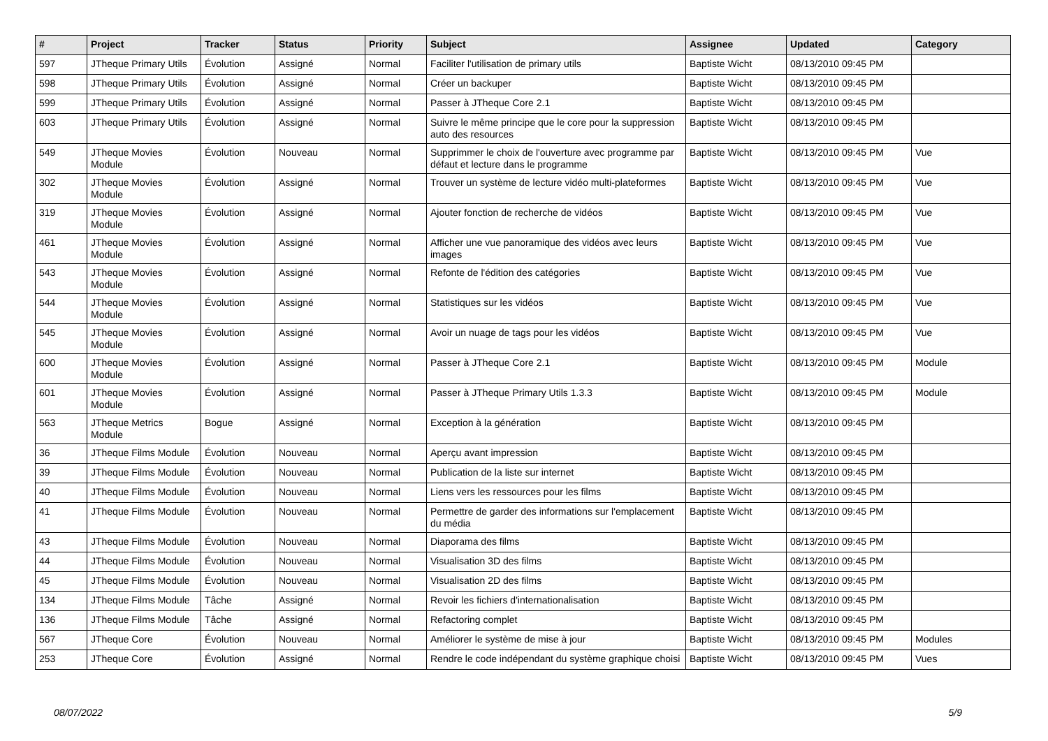| # | Project | Tracker | Status | Priority | Subject | Assignee | Updated | Category |
| --- | --- | --- | --- | --- | --- | --- | --- | --- |
| 597 | JTheque Primary Utils | Évolution | Assigné | Normal | Faciliter l'utilisation de primary utils | Baptiste Wicht | 08/13/2010 09:45 PM | |
| 598 | JTheque Primary Utils | Évolution | Assigné | Normal | Créer un backuper | Baptiste Wicht | 08/13/2010 09:45 PM | |
| 599 | JTheque Primary Utils | Évolution | Assigné | Normal | Passer à JTheque Core 2.1 | Baptiste Wicht | 08/13/2010 09:45 PM | |
| 603 | JTheque Primary Utils | Évolution | Assigné | Normal | Suivre le même principe que le core pour la suppression auto des resources | Baptiste Wicht | 08/13/2010 09:45 PM | |
| 549 | JTheque Movies Module | Évolution | Nouveau | Normal | Supprimmer le choix de l'ouverture avec programme par défaut et lecture dans le programme | Baptiste Wicht | 08/13/2010 09:45 PM | Vue |
| 302 | JTheque Movies Module | Évolution | Assigné | Normal | Trouver un système de lecture vidéo multi-plateformes | Baptiste Wicht | 08/13/2010 09:45 PM | Vue |
| 319 | JTheque Movies Module | Évolution | Assigné | Normal | Ajouter fonction de recherche de vidéos | Baptiste Wicht | 08/13/2010 09:45 PM | Vue |
| 461 | JTheque Movies Module | Évolution | Assigné | Normal | Afficher une vue panoramique des vidéos avec leurs images | Baptiste Wicht | 08/13/2010 09:45 PM | Vue |
| 543 | JTheque Movies Module | Évolution | Assigné | Normal | Refonte de l'édition des catégories | Baptiste Wicht | 08/13/2010 09:45 PM | Vue |
| 544 | JTheque Movies Module | Évolution | Assigné | Normal | Statistiques sur les vidéos | Baptiste Wicht | 08/13/2010 09:45 PM | Vue |
| 545 | JTheque Movies Module | Évolution | Assigné | Normal | Avoir un nuage de tags pour les vidéos | Baptiste Wicht | 08/13/2010 09:45 PM | Vue |
| 600 | JTheque Movies Module | Évolution | Assigné | Normal | Passer à JTheque Core 2.1 | Baptiste Wicht | 08/13/2010 09:45 PM | Module |
| 601 | JTheque Movies Module | Évolution | Assigné | Normal | Passer à JTheque Primary Utils 1.3.3 | Baptiste Wicht | 08/13/2010 09:45 PM | Module |
| 563 | JTheque Metrics Module | Bogue | Assigné | Normal | Exception à la génération | Baptiste Wicht | 08/13/2010 09:45 PM | |
| 36 | JTheque Films Module | Évolution | Nouveau | Normal | Aperçu avant impression | Baptiste Wicht | 08/13/2010 09:45 PM | |
| 39 | JTheque Films Module | Évolution | Nouveau | Normal | Publication de la liste sur internet | Baptiste Wicht | 08/13/2010 09:45 PM | |
| 40 | JTheque Films Module | Évolution | Nouveau | Normal | Liens vers les ressources pour les films | Baptiste Wicht | 08/13/2010 09:45 PM | |
| 41 | JTheque Films Module | Évolution | Nouveau | Normal | Permettre de garder des informations sur l'emplacement du média | Baptiste Wicht | 08/13/2010 09:45 PM | |
| 43 | JTheque Films Module | Évolution | Nouveau | Normal | Diaporama des films | Baptiste Wicht | 08/13/2010 09:45 PM | |
| 44 | JTheque Films Module | Évolution | Nouveau | Normal | Visualisation 3D des films | Baptiste Wicht | 08/13/2010 09:45 PM | |
| 45 | JTheque Films Module | Évolution | Nouveau | Normal | Visualisation 2D des films | Baptiste Wicht | 08/13/2010 09:45 PM | |
| 134 | JTheque Films Module | Tâche | Assigné | Normal | Revoir les fichiers d'internationalisation | Baptiste Wicht | 08/13/2010 09:45 PM | |
| 136 | JTheque Films Module | Tâche | Assigné | Normal | Refactoring complet | Baptiste Wicht | 08/13/2010 09:45 PM | |
| 567 | JTheque Core | Évolution | Nouveau | Normal | Améliorer le système de mise à jour | Baptiste Wicht | 08/13/2010 09:45 PM | Modules |
| 253 | JTheque Core | Évolution | Assigné | Normal | Rendre le code indépendant du système graphique choisi | Baptiste Wicht | 08/13/2010 09:45 PM | Vues |
08/07/2022 5/9